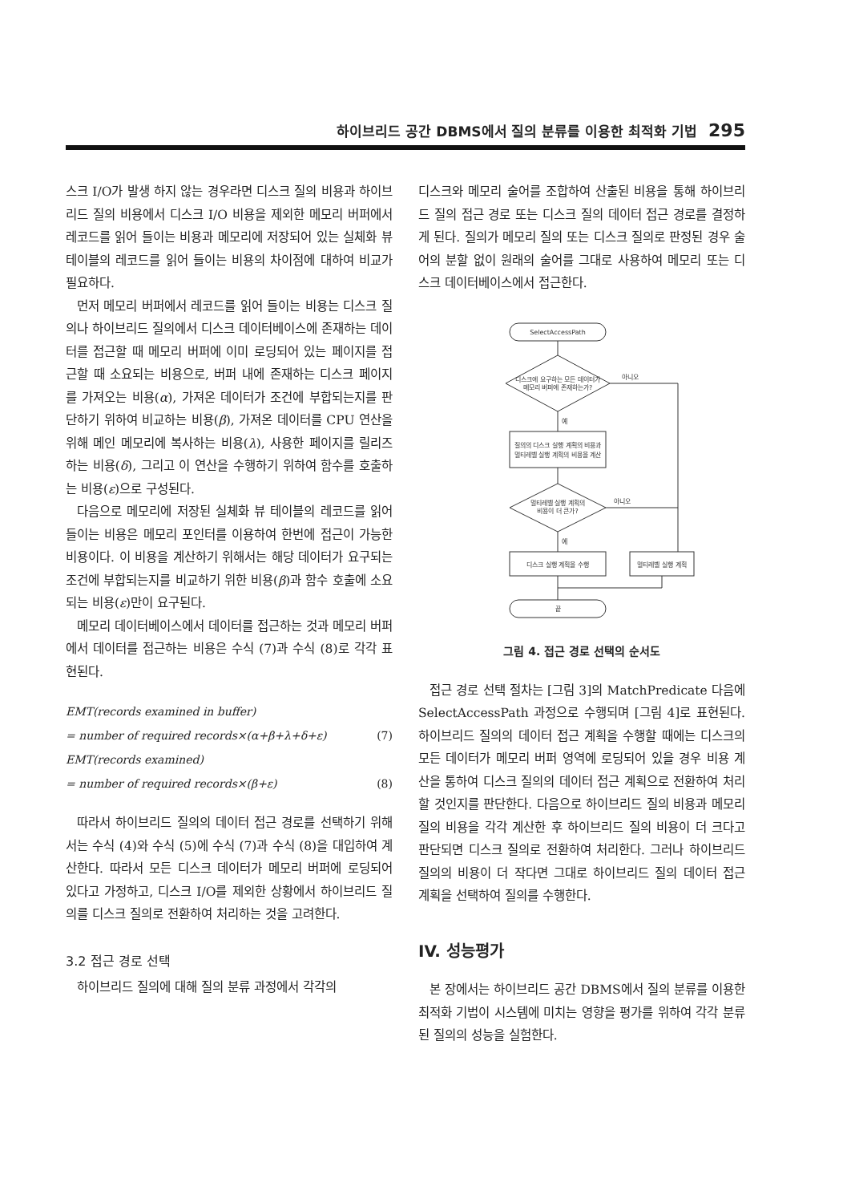하이브리드 공간 DBMS에서 질의 분류를 이용한 최적화 기법 295
스크 I/O가 발생 하지 않는 경우라면 디스크 질의 비용과 하이브리드 질의 비용에서 디스크 I/O 비용을 제외한 메모리 버퍼에서 레코드를 읽어 들이는 비용과 메모리에 저장되어 있는 실체화 뷰 테이블의 레코드를 읽어 들이는 비용의 차이점에 대하여 비교가 필요하다.
먼저 메모리 버퍼에서 레코드를 읽어 들이는 비용는 디스크 질의나 하이브리드 질의에서 디스크 데이터베이스에 존재하는 데이터를 접근할 때 메모리 버퍼에 이미 로딩되어 있는 페이지를 접근할 때 소요되는 비용으로, 버퍼 내에 존재하는 디스크 페이지를 가져오는 비용(α), 가져온 데이터가 조건에 부합되는지를 판단하기 위하여 비교하는 비용(β), 가져온 데이터를 CPU 연산을 위해 메인 메모리에 복사하는 비용(λ), 사용한 페이지를 릴리즈 하는 비용(δ), 그리고 이 연산을 수행하기 위하여 함수를 호출하는 비용(ε)으로 구성된다.
다음으로 메모리에 저장된 실체화 뷰 테이블의 레코드를 읽어 들이는 비용은 메모리 포인터를 이용하여 한번에 접근이 가능한 비용이다. 이 비용을 계산하기 위해서는 해당 데이터가 요구되는 조건에 부합되는지를 비교하기 위한 비용(β)과 함수 호출에 소요되는 비용(ε)만이 요구된다.
메모리 데이터베이스에서 데이터를 접근하는 것과 메모리 버퍼에서 데이터를 접근하는 비용은 수식 (7)과 수식 (8)로 각각 표현된다.
EMT(records examined in buffer)
= number of required records×(α+β+λ+δ+ε) (7)
EMT(records examined)
= number of required records×(β+ε) (8)
따라서 하이브리드 질의의 데이터 접근 경로를 선택하기 위해서는 수식 (4)와 수식 (5)에 수식 (7)과 수식 (8)을 대입하여 계산한다. 따라서 모든 디스크 데이터가 메모리 버퍼에 로딩되어 있다고 가정하고, 디스크 I/O를 제외한 상황에서 하이브리드 질의를 디스크 질의로 전환하여 처리하는 것을 고려한다.
3.2 접근 경로 선택
하이브리드 질의에 대해 질의 분류 과정에서 각각의
디스크와 메모리 술어를 조합하여 산출된 비용을 통해 하이브리드 질의 접근 경로 또는 디스크 질의 데이터 접근 경로를 결정하게 된다. 질의가 메모리 질의 또는 디스크 질의로 판정된 경우 술어의 분할 없이 원래의 술어를 그대로 사용하여 메모리 또는 디스크 데이터베이스에서 접근한다.
SelectAccessPath
디스크에 요구하는 모든 데이터가
메모리 버퍼에 존재하는가?
아니오
예
질의의 디스크 실행 계획의 비용과
멀티레벨 실행 계획의 비용을 계산
멀티레벨 실행 계획의
비용이 더 큰가?
아니오
예
디스크 실행 계획을 수행
멀티레벨 실행 계획
끝
그림 4. 접근 경로 선택의 순서도
접근 경로 선택 절차는 [그림 3]의 MatchPredicate 다음에 SelectAccessPath 과정으로 수행되며 [그림 4]로 표현된다. 하이브리드 질의의 데이터 접근 계획을 수행할 때에는 디스크의 모든 데이터가 메모리 버퍼 영역에 로딩되어 있을 경우 비용 계산을 통하여 디스크 질의의 데이터 접근 계획으로 전환하여 처리할 것인지를 판단한다. 다음으로 하이브리드 질의 비용과 메모리 질의 비용을 각각 계산한 후 하이브리드 질의 비용이 더 크다고 판단되면 디스크 질의로 전환하여 처리한다. 그러나 하이브리드 질의의 비용이 더 작다면 그대로 하이브리드 질의 데이터 접근 계획을 선택하여 질의를 수행한다.
IV. 성능평가
본 장에서는 하이브리드 공간 DBMS에서 질의 분류를 이용한 최적화 기법이 시스템에 미치는 영향을 평가를 위하여 각각 분류된 질의의 성능을 실험한다.